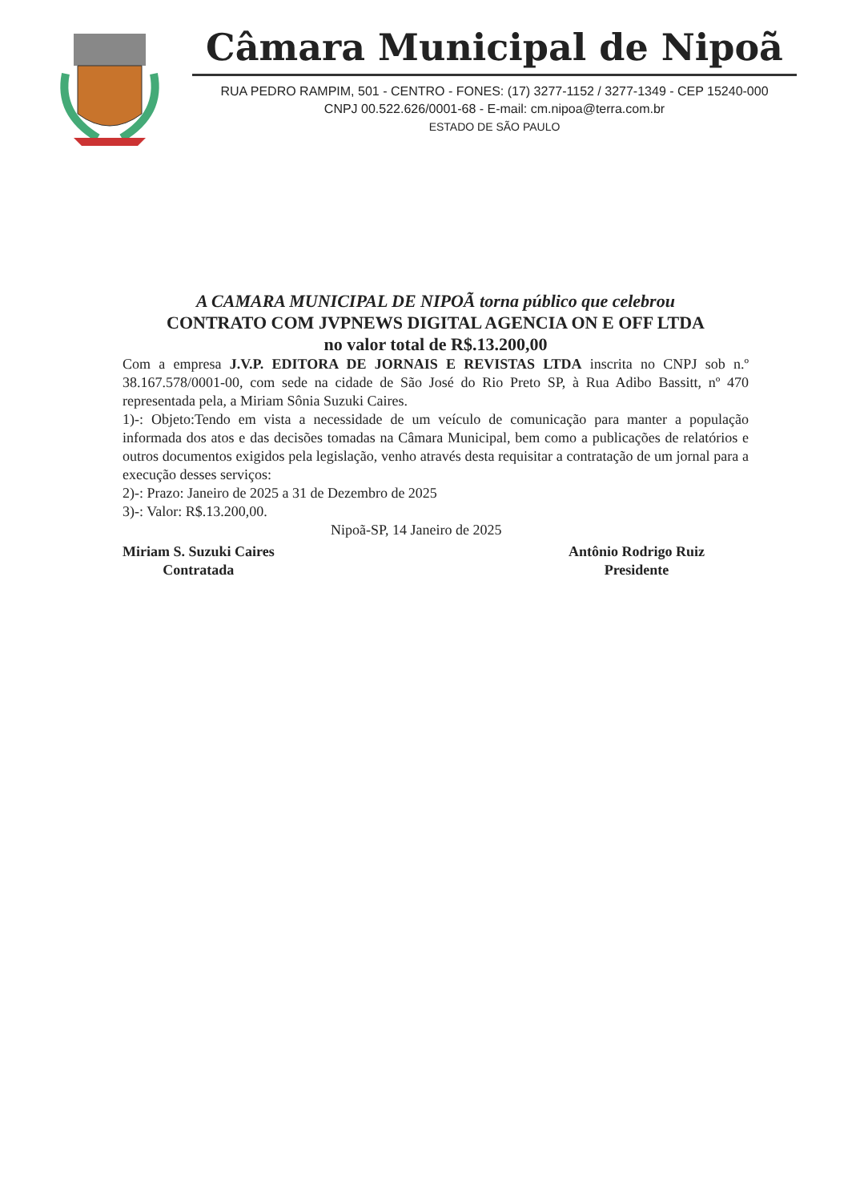Câmara Municipal de Nipoã
RUA PEDRO RAMPIM, 501 - CENTRO - FONES: (17) 3277-1152 / 3277-1349 - CEP 15240-000
CNPJ 00.522.626/0001-68 - E-mail: cm.nipoa@terra.com.br
ESTADO DE SÃO PAULO
A CAMARA MUNICIPAL DE NIPOÃ torna público que celebrou
CONTRATO COM JVPNEWS DIGITAL AGENCIA ON E OFF LTDA
no valor total de R$.13.200,00
Com a empresa J.V.P. EDITORA DE JORNAIS E REVISTAS LTDA inscrita no CNPJ sob n.º 38.167.578/0001-00, com sede na cidade de São José do Rio Preto SP, à Rua Adibo Bassitt, nº 470 representada pela, a Miriam Sônia Suzuki Caires.
1)-: Objeto:Tendo em vista a necessidade de um veículo de comunicação para manter a população informada dos atos e das decisões tomadas na Câmara Municipal, bem como a publicações de relatórios e outros documentos exigidos pela legislação, venho através desta requisitar a contratação de um jornal para a execução desses serviços:
2)-: Prazo: Janeiro de 2025 a 31 de Dezembro de 2025
3)-: Valor: R$.13.200,00.
Nipoã-SP, 14 Janeiro de 2025
Miriam S. Suzuki Caires
Contratada
Antônio Rodrigo Ruiz
Presidente